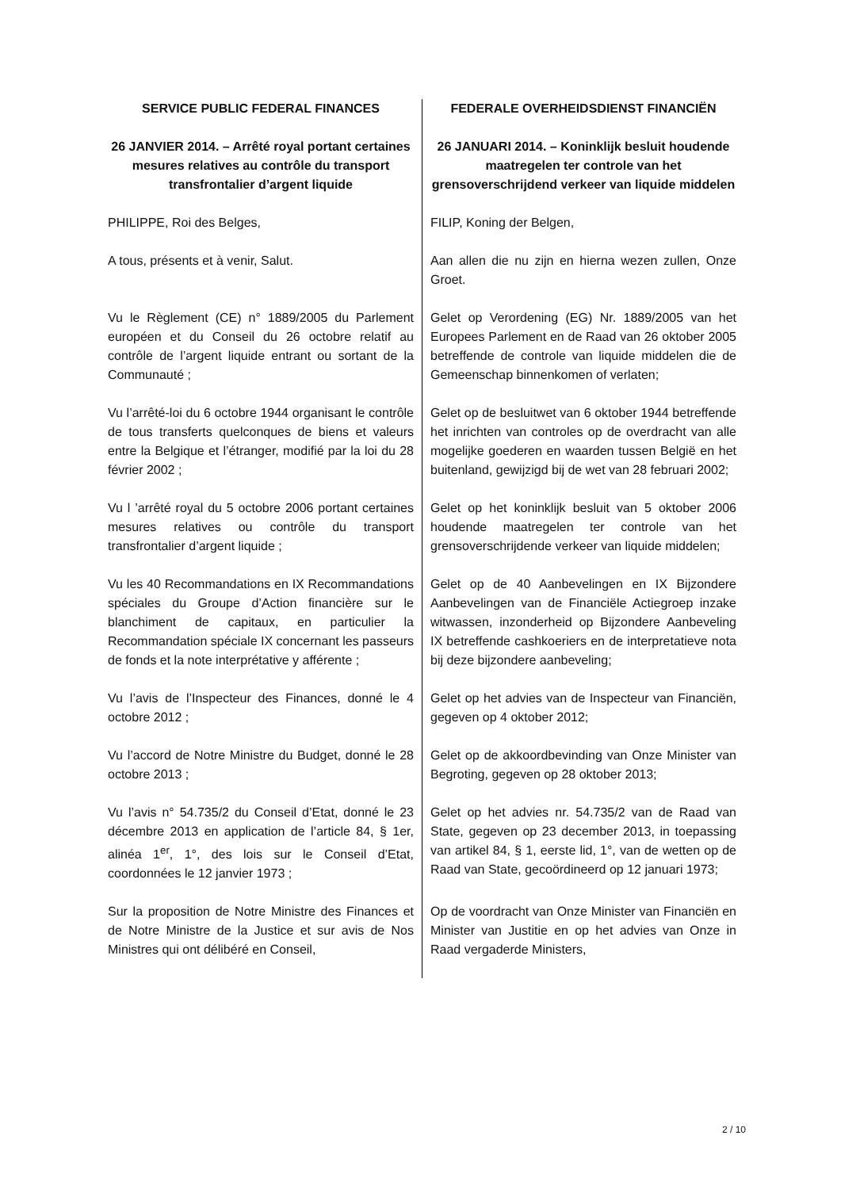| SERVICE PUBLIC FEDERAL FINANCES | FEDERALE OVERHEIDSDIENST FINANCIËN |
| 26 JANVIER 2014. – Arrêté royal portant certaines mesures relatives au contrôle du transport transfrontalier d’argent liquide | 26 JANUARI 2014. – Koninklijk besluit houdende maatregelen ter controle van het grensoverschrijdend verkeer van liquide middelen |
| PHILIPPE, Roi des Belges, | FILIP, Koning der Belgen, |
| A tous, présents et à venir, Salut. | Aan allen die nu zijn en hierna wezen zullen, Onze Groet. |
| Vu le Règlement (CE) n° 1889/2005 du Parlement européen et du Conseil du 26 octobre relatif au contrôle de l’argent liquide entrant ou sortant de la Communauté ; | Gelet op Verordening (EG) Nr. 1889/2005 van het Europees Parlement en de Raad van 26 oktober 2005 betreffende de controle van liquide middelen die de Gemeenschap binnenkomen of verlaten; |
| Vu l’arrêté-loi du 6 octobre 1944 organisant le contrôle de tous transferts quelconques de biens et valeurs entre la Belgique et l’étranger, modifié par la loi du 28 février 2002 ; | Gelet op de besluitwet van 6 oktober 1944 betreffende het inrichten van controles op de overdracht van alle mogelijke goederen en waarden tussen België en het buitenland, gewijzigd bij de wet van 28 februari 2002; |
| Vu l ’arrêté royal du 5 octobre 2006 portant certaines mesures relatives ou contrôle du transport transfrontalier d’argent liquide ; | Gelet op het koninklijk besluit van 5 oktober 2006 houdende maatregelen ter controle van het grensoverschrijdende verkeer van liquide middelen; |
| Vu les 40 Recommandations en IX Recommandations spéciales du Groupe d’Action financière sur le blanchiment de capitaux, en particulier la Recommandation spéciale IX concernant les passeurs de fonds et la note interprétative y afférente ; | Gelet op de 40 Aanbevelingen en IX Bijzondere Aanbevelingen van de Financiële Actiegroep inzake witwassen, inzonderheid op Bijzondere Aanbeveling IX betreffende cashkoeriers en de interpretatieve nota bij deze bijzondere aanbeveling; |
| Vu l’avis de l’Inspecteur des Finances, donné le 4 octobre 2012 ; | Gelet op het advies van de Inspecteur van Financiën, gegeven op 4 oktober 2012; |
| Vu l’accord de Notre Ministre du Budget, donné le 28 octobre 2013 ; | Gelet op de akkoordbevinding van Onze Minister van Begroting, gegeven op 28 oktober 2013; |
| Vu l’avis n° 54.735/2 du Conseil d’Etat, donné le 23 décembre 2013 en application de l’article 84, § 1er, alinéa 1<sup>er</sup>, 1°, des lois sur le Conseil d’Etat, coordonnées le 12 janvier 1973 ; | Gelet op het advies nr. 54.735/2 van de Raad van State, gegeven op 23 december 2013, in toepassing van artikel 84, § 1, eerste lid, 1°, van de wetten op de Raad van State, gecoördineerd op 12 januari 1973; |
| Sur la proposition de Notre Ministre des Finances et de Notre Ministre de la Justice et sur avis de Nos Ministres qui ont délibéré en Conseil, | Op de voordracht van Onze Minister van Financiën en Minister van Justitie en op het advies van Onze in Raad vergaderde Ministers, |
2 / 10